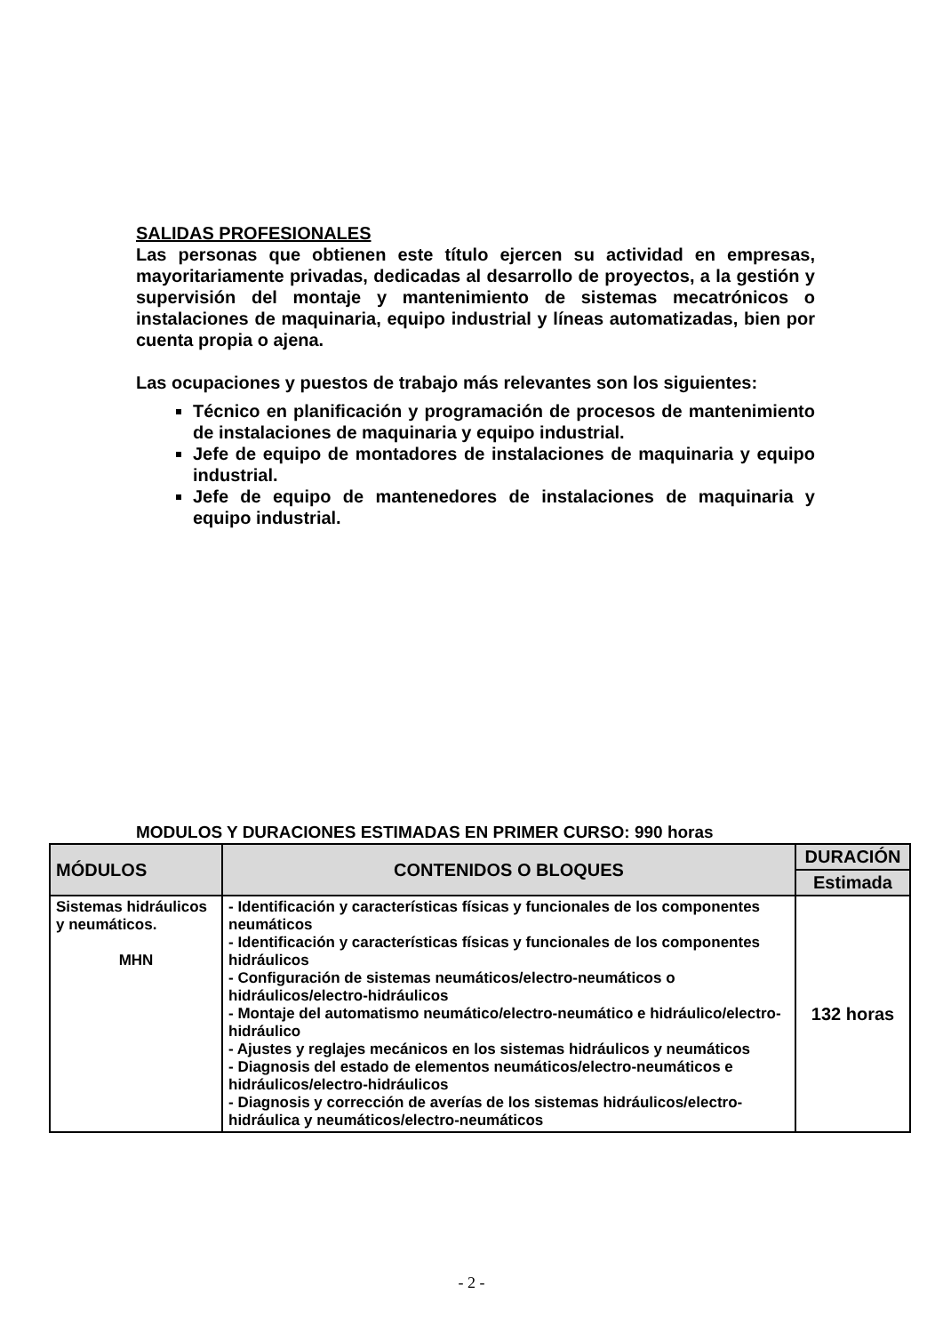SALIDAS PROFESIONALES
Las personas que obtienen este título ejercen su actividad en empresas, mayoritariamente privadas, dedicadas al desarrollo de proyectos, a la gestión y supervisión del montaje y mantenimiento de sistemas mecatrónicos o instalaciones de maquinaria, equipo industrial y líneas automatizadas, bien por cuenta propia o ajena.
Las ocupaciones y puestos de trabajo más relevantes son los siguientes:
Técnico en planificación y programación de procesos de mantenimiento de instalaciones de maquinaria y equipo industrial.
Jefe de equipo de montadores de instalaciones de maquinaria y equipo industrial.
Jefe de equipo de mantenedores de instalaciones de maquinaria y equipo industrial.
MODULOS Y DURACIONES ESTIMADAS EN PRIMER CURSO: 990 horas
| MÓDULOS | CONTENIDOS O BLOQUES | DURACIÓN |
| --- | --- | --- |
| | | Estimada |
| Sistemas hidráulicos y neumáticos. MHN | - Identificación y características físicas y funcionales de los componentes neumáticos - Identificación y características físicas y funcionales de los componentes hidráulicos - Configuración de sistemas neumáticos/electro-neumáticos o hidráulicos/electro-hidráulicos - Montaje del automatismo neumático/electro-neumático e hidráulico/electro-hidráulico - Ajustes y reglajes mecánicos en los sistemas hidráulicos y neumáticos - Diagnosis del estado de elementos neumáticos/electro-neumáticos e hidráulicos/electro-hidráulicos - Diagnosis y corrección de averías de los sistemas hidráulicos/electro-hidráulica y neumáticos/electro-neumáticos | 132 horas |
- 2 -